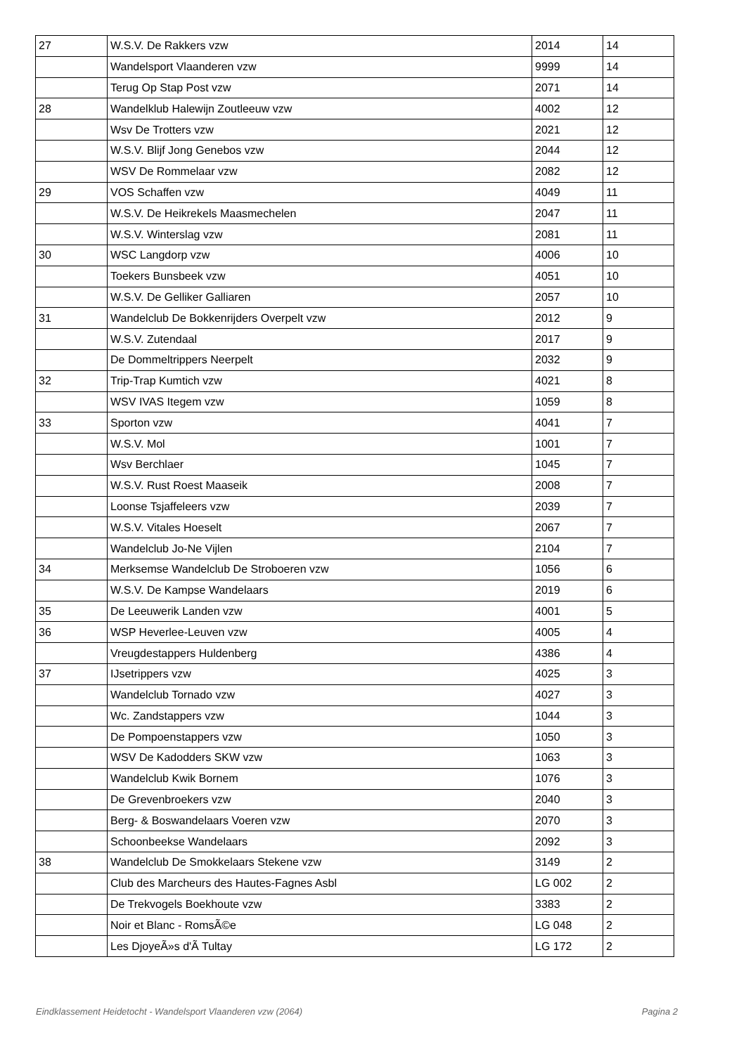| 27 | W.S.V. De Rakkers vzw | 2014 | 14 |
| | Wandelsport Vlaanderen vzw | 9999 | 14 |
| | Terug Op Stap Post vzw | 2071 | 14 |
| 28 | Wandelklub Halewijn Zoutleeuw vzw | 4002 | 12 |
| | Wsv De Trotters vzw | 2021 | 12 |
| | W.S.V. Blijf Jong Genebos vzw | 2044 | 12 |
| | WSV De Rommelaar vzw | 2082 | 12 |
| 29 | VOS Schaffen vzw | 4049 | 11 |
| | W.S.V. De Heikrekels Maasmechelen | 2047 | 11 |
| | W.S.V. Winterslag vzw | 2081 | 11 |
| 30 | WSC Langdorp vzw | 4006 | 10 |
| | Toekers Bunsbeek vzw | 4051 | 10 |
| | W.S.V. De Gelliker Galliaren | 2057 | 10 |
| 31 | Wandelclub De Bokkenrijders Overpelt vzw | 2012 | 9 |
| | W.S.V. Zutendaal | 2017 | 9 |
| | De Dommeltrippers Neerpelt | 2032 | 9 |
| 32 | Trip-Trap Kumtich vzw | 4021 | 8 |
| | WSV IVAS Itegem vzw | 1059 | 8 |
| 33 | Sporton vzw | 4041 | 7 |
| | W.S.V. Mol | 1001 | 7 |
| | Wsv Berchlaer | 1045 | 7 |
| | W.S.V. Rust Roest Maaseik | 2008 | 7 |
| | Loonse Tsjaffeleers vzw | 2039 | 7 |
| | W.S.V. Vitales Hoeselt | 2067 | 7 |
| | Wandelclub Jo-Ne Vijlen | 2104 | 7 |
| 34 | Merksemse Wandelclub De Stroboeren vzw | 1056 | 6 |
| | W.S.V. De Kampse Wandelaars | 2019 | 6 |
| 35 | De Leeuwerik Landen vzw | 4001 | 5 |
| 36 | WSP Heverlee-Leuven vzw | 4005 | 4 |
| | Vreugdestappers Huldenberg | 4386 | 4 |
| 37 | IJsetrippers vzw | 4025 | 3 |
| | Wandelclub Tornado vzw | 4027 | 3 |
| | Wc. Zandstappers vzw | 1044 | 3 |
| | De Pompoenstappers vzw | 1050 | 3 |
| | WSV De Kadodders SKW vzw | 1063 | 3 |
| | Wandelclub Kwik Bornem | 1076 | 3 |
| | De Grevenbroekers vzw | 2040 | 3 |
| | Berg- & Boswandelaars Voeren vzw | 2070 | 3 |
| | Schoonbeekse Wandelaars | 2092 | 3 |
| 38 | Wandelclub De Smokkelaars Stekene vzw | 3149 | 2 |
| | Club des Marcheurs des Hautes-Fagnes Asbl | LG 002 | 2 |
| | De Trekvogels Boekhoute vzw | 3383 | 2 |
| | Noir et Blanc - RomsÃ©e | LG 048 | 2 |
| | Les DjoyeÃ»s d'Ã Tultay | LG 172 | 2 |
Eindklassement Heidetocht - Wandelsport Vlaanderen vzw (2064) Pagina 2